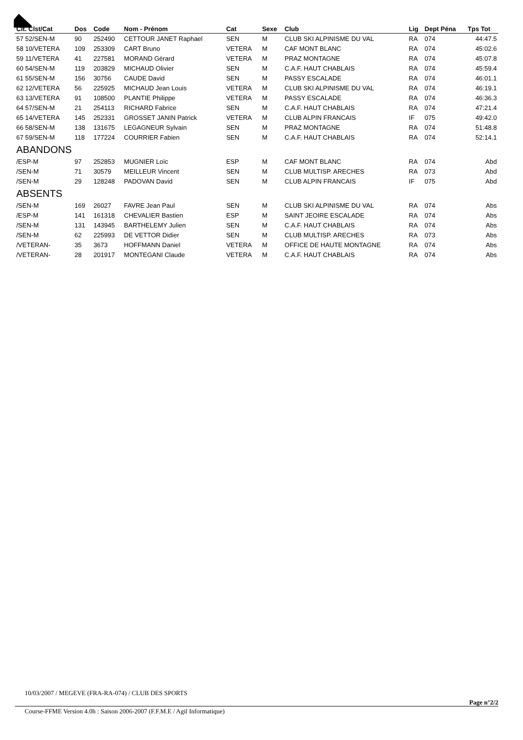| Clt. Clst/Cat | Dos | Code | Nom - Prénom | Cat | Sexe | Club | Lig | Dept Péna | Tps Tot |
| --- | --- | --- | --- | --- | --- | --- | --- | --- | --- |
| 57 52/SEN-M | 90 | 252490 | CETTOUR JANET Raphael | SEN | M | CLUB SKI ALPINISME DU VAL | RA | 074 | 44:47.5 |
| 58 10/VETERA | 109 | 253309 | CART Bruno | VETERA | M | CAF MONT BLANC | RA | 074 | 45:02.6 |
| 59 11/VETERA | 41 | 227581 | MORAND Gérard | VETERA | M | PRAZ MONTAGNE | RA | 074 | 45:07.8 |
| 60 54/SEN-M | 119 | 203829 | MICHAUD Olivier | SEN | M | C.A.F. HAUT CHABLAIS | RA | 074 | 45:59.4 |
| 61 55/SEN-M | 156 | 30756 | CAUDE David | SEN | M | PASSY ESCALADE | RA | 074 | 46:01.1 |
| 62 12/VETERA | 56 | 225925 | MICHAUD Jean Louis | VETERA | M | CLUB SKI ALPINISME DU VAL | RA | 074 | 46:19.1 |
| 63 13/VETERA | 91 | 108500 | PLANTIE Philippe | VETERA | M | PASSY ESCALADE | RA | 074 | 46:36.3 |
| 64 57/SEN-M | 21 | 254113 | RICHARD Fabrice | SEN | M | C.A.F. HAUT CHABLAIS | RA | 074 | 47:21.4 |
| 65 14/VETERA | 145 | 252331 | GROSSET JANIN Patrick | VETERA | M | CLUB ALPIN FRANCAIS | IF | 075 | 49:42.0 |
| 66 58/SEN-M | 138 | 131675 | LEGAGNEUR Sylvain | SEN | M | PRAZ MONTAGNE | RA | 074 | 51:48.8 |
| 67 59/SEN-M | 118 | 177224 | COURRIER Fabien | SEN | M | C.A.F. HAUT CHABLAIS | RA | 074 | 52:14.1 |
| ABANDONS | | | | | | | | | |
| /ESP-M | 97 | 252853 | MUGNIER Loïc | ESP | M | CAF MONT BLANC | RA | 074 | Abd |
| /SEN-M | 71 | 30579 | MEILLEUR Vincent | SEN | M | CLUB MULTISP. ARECHES | RA | 073 | Abd |
| /SEN-M | 29 | 128248 | PADOVAN David | SEN | M | CLUB ALPIN FRANCAIS | IF | 075 | Abd |
| ABSENTS | | | | | | | | | |
| /SEN-M | 169 | 26027 | FAVRE Jean Paul | SEN | M | CLUB SKI ALPINISME DU VAL | RA | 074 | Abs |
| /ESP-M | 141 | 161318 | CHEVALIER Bastien | ESP | M | SAINT JEOIRE ESCALADE | RA | 074 | Abs |
| /SEN-M | 131 | 143945 | BARTHELEMY Julien | SEN | M | C.A.F. HAUT CHABLAIS | RA | 074 | Abs |
| /SEN-M | 62 | 225993 | DE VETTOR Didier | SEN | M | CLUB MULTISP. ARECHES | RA | 073 | Abs |
| /VETERAN- | 35 | 3673 | HOFFMANN Daniel | VETERA | M | OFFICE DE HAUTE MONTAGNE | RA | 074 | Abs |
| /VETERAN- | 28 | 201917 | MONTEGANI Claude | VETERA | M | C.A.F. HAUT CHABLAIS | RA | 074 | Abs |
10/03/2007 / MEGEVE (FRA-RA-074) / CLUB DES SPORTS
Page n°2/2
Course-FFME Version 4.0h : Saison 2006-2007 (F.F.M.E / Agil Informatique)